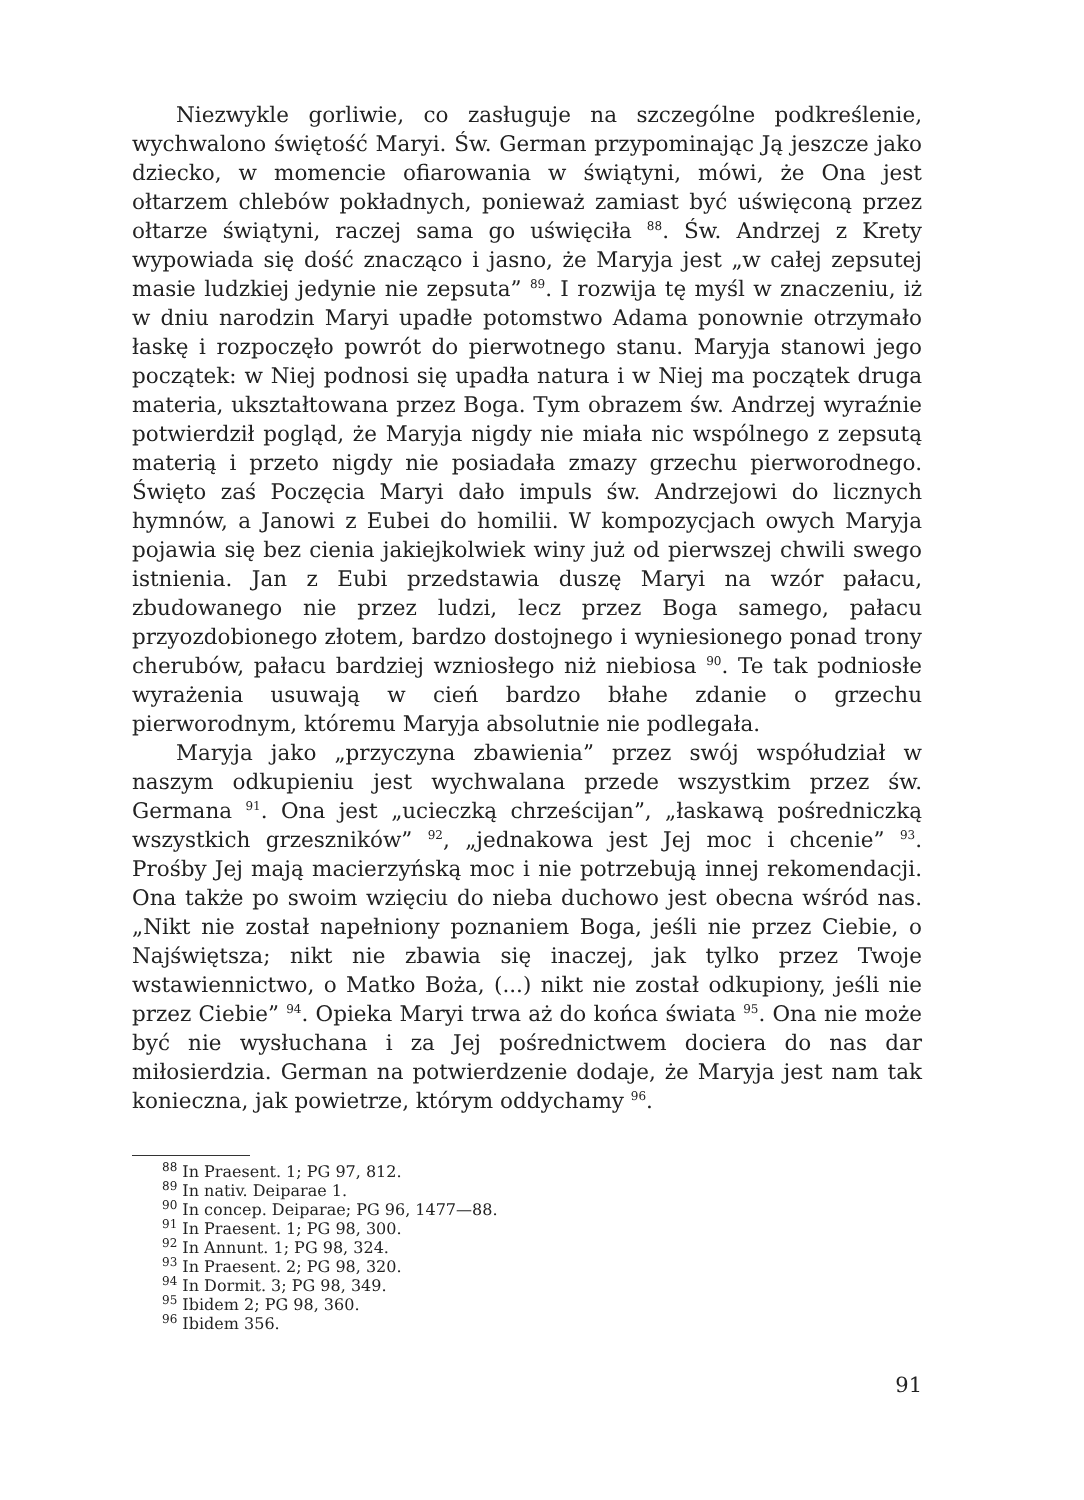Niezwykle gorliwie, co zasługuje na szczególne podkreślenie, wychwalono świętość Maryi. Św. German przypominając Ją jeszcze jako dziecko, w momencie ofiarowania w świątyni, mówi, że Ona jest ołtarzem chlebów pokładnych, ponieważ zamiast być uświęconą przez ołtarze świątyni, raczej sama go uświęciła <sup>88</sup>. Św. Andrzej z Krety wypowiada się dość znacząco i jasno, że Maryja jest „w całej zepsutej masie ludzkiej jedynie nie zepsuta” <sup>89</sup>. I rozwija tę myśl w znaczeniu, iż w dniu narodzin Maryi upadłe potomstwo Adama ponownie otrzymało łaskę i rozpoczęło powrót do pierwotnego stanu. Maryja stanowi jego początek: w Niej podnosi się upadła natura i w Niej ma początek druga materia, ukształtowana przez Boga. Tym obrazem św. Andrzej wyraźnie potwierdził pogląd, że Maryja nigdy nie miała nic wspólnego z zepsutą materią i przeto nigdy nie posiadała zmazy grzechu pierworodnego. Święto zaś Poczęcia Maryi dało impuls św. Andrzejowi do licznych hymnów, a Janowi z Eubei do homilii. W kompozycjach owych Maryja pojawia się bez cienia jakiejkolwiek winy już od pierwszej chwili swego istnienia. Jan z Eubi przedstawia duszę Maryi na wzór pałacu, zbudowanego nie przez ludzi, lecz przez Boga samego, pałacu przyozdobionego złotem, bardzo dostojnego i wyniesionego ponad trony cherubów, pałacu bardziej wzniosłego niż niebiosa <sup>90</sup>. Te tak podniosłe wyrażenia usuwają w cień bardzo błahe zdanie o grzechu pierworodnym, któremu Maryja absolutnie nie podlegała.
Maryja jako „przyczyna zbawienia” przez swój współudział w naszym odkupieniu jest wychwalana przede wszystkim przez św. Germana <sup>91</sup>. Ona jest „ucieczką chrześcijan”, „łaskawą pośredniczką wszystkich grzeszników” <sup>92</sup>, „jednakowa jest Jej moc i chcenie” <sup>93</sup>. Prośby Jej mają macierzyńską moc i nie potrzebują innej rekomendacji. Ona także po swoim wzięciu do nieba duchowo jest obecna wśród nas. „Nikt nie został napełniony poznaniem Boga, jeśli nie przez Ciebie, o Najświętsza; nikt nie zbawia się inaczej, jak tylko przez Twoje wstawiennictwo, o Matko Boża, (...) nikt nie został odkupiony, jeśli nie przez Ciebie” <sup>94</sup>. Opieka Maryi trwa aż do końca świata <sup>95</sup>. Ona nie może być nie wysłuchana i za Jej pośrednictwem dociera do nas dar miłosierdzia. German na potwierdzenie dodaje, że Maryja jest nam tak konieczna, jak powietrze, którym oddychamy <sup>96</sup>.
<sup>88</sup> In Praesent. 1; PG 97, 812.
<sup>89</sup> In nativ. Deiparae 1.
<sup>90</sup> In concep. Deiparae; PG 96, 1477—88.
<sup>91</sup> In Praesent. 1; PG 98, 300.
<sup>92</sup> In Annunt. 1; PG 98, 324.
<sup>93</sup> In Praesent. 2; PG 98, 320.
<sup>94</sup> In Dormit. 3; PG 98, 349.
<sup>95</sup> Ibidem 2; PG 98, 360.
<sup>96</sup> Ibidem 356.
91